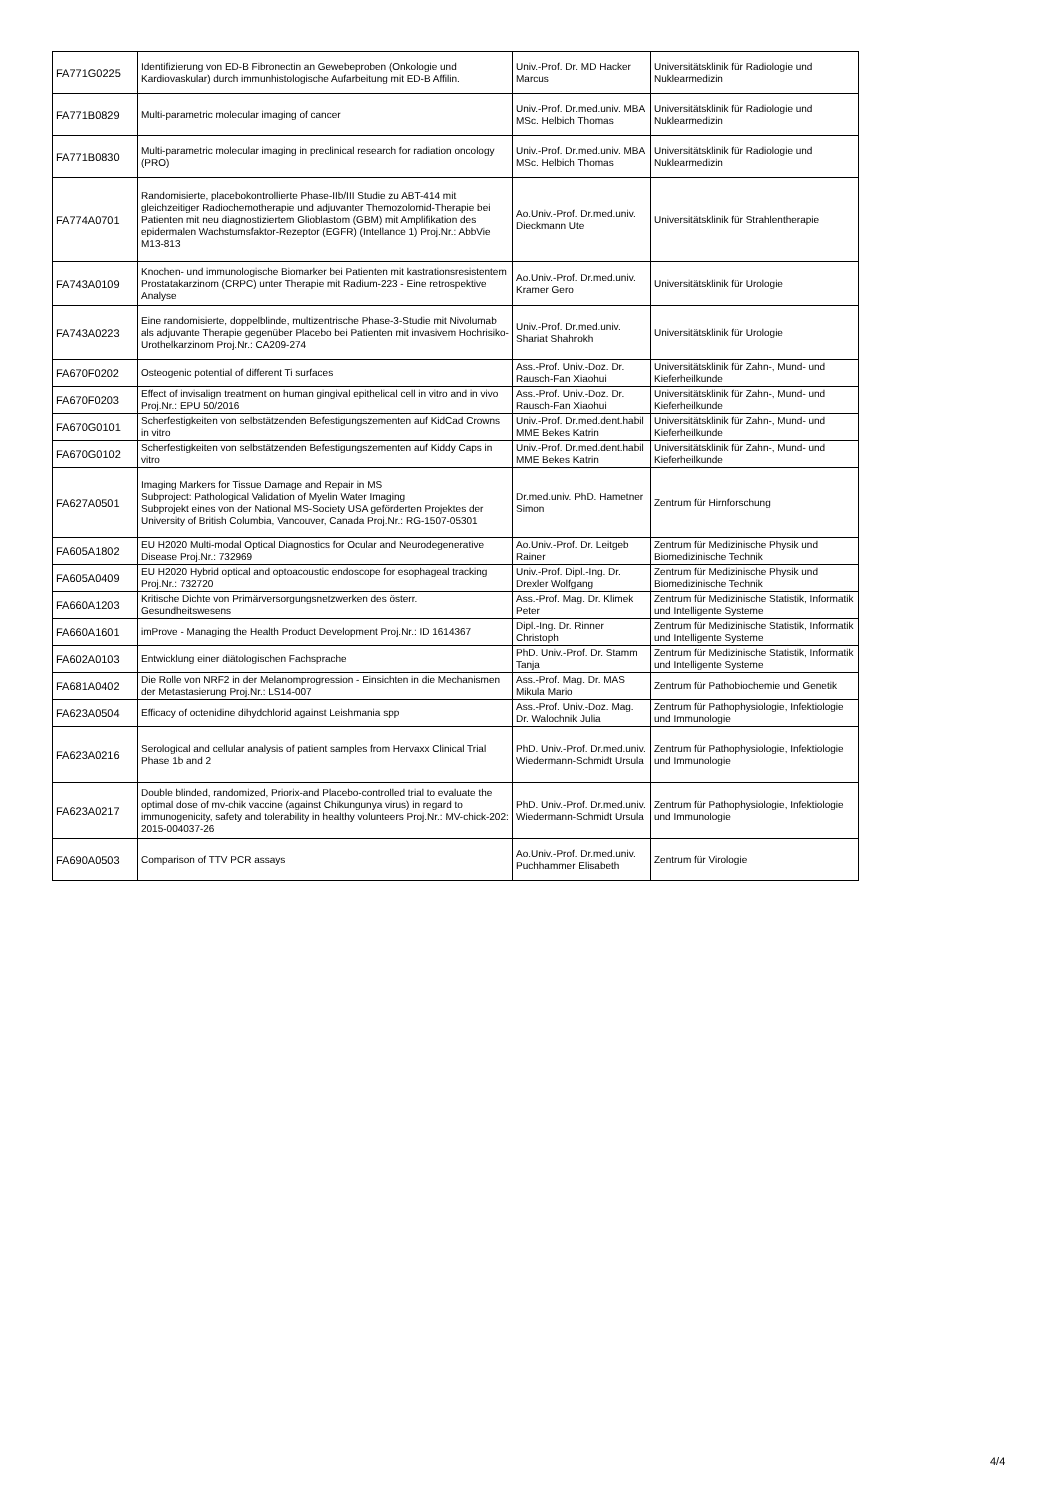| FA771G0225 | Identifizierung von ED-B Fibronectin an Gewebeproben (Onkologie und Kardiovaskular) durch immunhistologische Aufarbeitung mit ED-B Affilin. | Univ.-Prof. Dr. MD Hacker Marcus | Universitätsklinik für Radiologie und Nuklearmedizin |
| FA771B0829 | Multi-parametric molecular imaging of cancer | Univ.-Prof. Dr.med.univ. MBA MSc. Helbich Thomas | Universitätsklinik für Radiologie und Nuklearmedizin |
| FA771B0830 | Multi-parametric molecular imaging in preclinical research for radiation oncology (PRO) | Univ.-Prof. Dr.med.univ. MBA MSc. Helbich Thomas | Universitätsklinik für Radiologie und Nuklearmedizin |
| FA774A0701 | Randomisierte, placebokontrollierte Phase-IIb/III Studie zu ABT-414 mit gleichzeitiger Radiochemotherapie und adjuvanter Themozolomid-Therapie bei Patienten mit neu diagnostiziertem Glioblastom (GBM) mit Amplifikation des epidermalen Wachstumsfaktor-Rezeptor (EGFR) (Intellance 1) Proj.Nr.: AbbVie M13-813 | Ao.Univ.-Prof. Dr.med.univ. Dieckmann Ute | Universitätsklinik für Strahlentherapie |
| FA743A0109 | Knochen- und immunologische Biomarker bei Patienten mit kastrationsresistentem Prostatakarzinom (CRPC) unter Therapie mit Radium-223 - Eine retrospektive Analyse | Ao.Univ.-Prof. Dr.med.univ. Kramer Gero | Universitätsklinik für Urologie |
| FA743A0223 | Eine randomisierte, doppelblinde, multizentrische Phase-3-Studie mit Nivolumab als adjuvante Therapie gegenüber Placebo bei Patienten mit invasivem Hochrisiko-Urothelkarzinom Proj.Nr.: CA209-274 | Univ.-Prof. Dr.med.univ. Shariat Shahrokh | Universitätsklinik für Urologie |
| FA670F0202 | Osteogenic potential of different Ti surfaces | Ass.-Prof. Univ.-Doz. Dr. Rausch-Fan Xiaohui | Universitätsklinik für Zahn-, Mund- und Kieferheilkunde |
| FA670F0203 | Effect of invisalign treatment on human gingival epithelical cell in vitro and in vivo Proj.Nr.: EPU 50/2016 | Ass.-Prof. Univ.-Doz. Dr. Rausch-Fan Xiaohui | Universitätsklinik für Zahn-, Mund- und Kieferheilkunde |
| FA670G0101 | Scherfestigkeiten von selbstätzenden Befestigungszementen auf KidCad Crowns in vitro | Univ.-Prof. Dr.med.dent.habil MME Bekes Katrin | Universitätsklinik für Zahn-, Mund- und Kieferheilkunde |
| FA670G0102 | Scherfestigkeiten von selbstätzenden Befestigungszementen auf Kiddy Caps in vitro | Univ.-Prof. Dr.med.dent.habil MME Bekes Katrin | Universitätsklinik für Zahn-, Mund- und Kieferheilkunde |
| FA627A0501 | Imaging Markers for Tissue Damage and Repair in MS Subproject: Pathological Validation of Myelin Water Imaging Subprojekt eines von der National MS-Society USA geförderten Projektes der University of British Columbia, Vancouver, Canada Proj.Nr.: RG-1507-05301 | Dr.med.univ. PhD. Hametner Simon | Zentrum für Hirnforschung |
| FA605A1802 | EU H2020 Multi-modal Optical Diagnostics for Ocular and Neurodegenerative Disease Proj.Nr.: 732969 | Ao.Univ.-Prof. Dr. Leitgeb Rainer | Zentrum für Medizinische Physik und Biomedizinische Technik |
| FA605A0409 | EU H2020 Hybrid optical and optoacoustic endoscope for esophageal tracking Proj.Nr.: 732720 | Univ.-Prof. Dipl.-Ing. Dr. Drexler Wolfgang | Zentrum für Medizinische Physik und Biomedizinische Technik |
| FA660A1203 | Kritische Dichte von Primärversorgungsnetzwerken des österr. Gesundheitswesens | Ass.-Prof. Mag. Dr. Klimek Peter | Zentrum für Medizinische Statistik, Informatik und Intelligente Systeme |
| FA660A1601 | imProve - Managing the Health Product Development Proj.Nr.: ID 1614367 | Dipl.-Ing. Dr. Rinner Christoph | Zentrum für Medizinische Statistik, Informatik und Intelligente Systeme |
| FA602A0103 | Entwicklung einer diätologischen Fachsprache | PhD. Univ.-Prof. Dr. Stamm Tanja | Zentrum für Medizinische Statistik, Informatik und Intelligente Systeme |
| FA681A0402 | Die Rolle von NRF2 in der Melanomprogression - Einsichten in die Mechanismen der Metastasierung Proj.Nr.: LS14-007 | Ass.-Prof. Mag. Dr. MAS Mikula Mario | Zentrum für Pathobiochemie und Genetik |
| FA623A0504 | Efficacy of octenidine dihydchlorid against Leishmania spp | Ass.-Prof. Univ.-Doz. Mag. Dr. Walochnik Julia | Zentrum für Pathophysiologie, Infektiologie und Immunologie |
| FA623A0216 | Serological and cellular analysis of patient samples from Hervaxx Clinical Trial Phase 1b and 2 | PhD. Univ.-Prof. Dr.med.univ. Wiedermann-Schmidt Ursula | Zentrum für Pathophysiologie, Infektiologie und Immunologie |
| FA623A0217 | Double blinded, randomized, Priorix-and Placebo-controlled trial to evaluate the optimal dose of mv-chik vaccine (against Chikungunya virus) in regard to immunogenicity, safety and tolerability in healthy volunteers Proj.Nr.: MV-chick-202: 2015-004037-26 | PhD. Univ.-Prof. Dr.med.univ. Wiedermann-Schmidt Ursula | Zentrum für Pathophysiologie, Infektiologie und Immunologie |
| FA690A0503 | Comparison of TTV PCR assays | Ao.Univ.-Prof. Dr.med.univ. Puchhammer Elisabeth | Zentrum für Virologie |
4/4